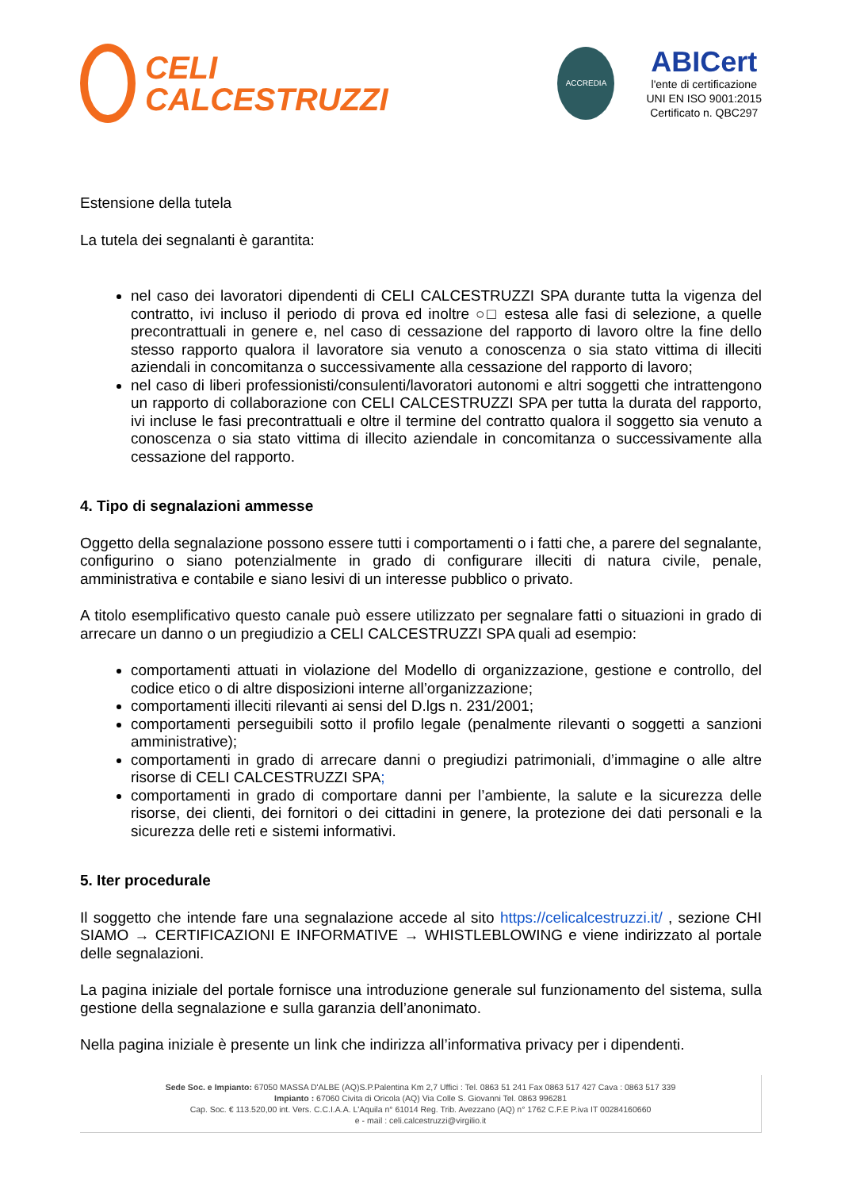CELI
CALCESTRUZZI
ACCREDIA
ABICert
l'ente di certificazione
UNI EN ISO 9001:2015
Certificato n. QBC297
Estensione della tutela
La tutela dei segnalanti è garantita:
nel caso dei lavoratori dipendenti di CELI CALCESTRUZZI SPA durante tutta la vigenza del contratto, ivi incluso il periodo di prova ed inoltre ○□ estesa alle fasi di selezione, a quelle precontrattuali in genere e, nel caso di cessazione del rapporto di lavoro oltre la fine dello stesso rapporto qualora il lavoratore sia venuto a conoscenza o sia stato vittima di illeciti aziendali in concomitanza o successivamente alla cessazione del rapporto di lavoro;
nel caso di liberi professionisti/consulenti/lavoratori autonomi e altri soggetti che intrattengono un rapporto di collaborazione con CELI CALCESTRUZZI SPA per tutta la durata del rapporto, ivi incluse le fasi precontrattuali e oltre il termine del contratto qualora il soggetto sia venuto a conoscenza o sia stato vittima di illecito aziendale in concomitanza o successivamente alla cessazione del rapporto.
4. Tipo di segnalazioni ammesse
Oggetto della segnalazione possono essere tutti i comportamenti o i fatti che, a parere del segnalante, configurino o siano potenzialmente in grado di configurare illeciti di natura civile, penale, amministrativa e contabile e siano lesivi di un interesse pubblico o privato.
A titolo esemplificativo questo canale può essere utilizzato per segnalare fatti o situazioni in grado di arrecare un danno o un pregiudizio a CELI CALCESTRUZZI SPA quali ad esempio:
comportamenti attuati in violazione del Modello di organizzazione, gestione e controllo, del codice etico o di altre disposizioni interne all’organizzazione;
comportamenti illeciti rilevanti ai sensi del D.lgs n. 231/2001;
comportamenti perseguibili sotto il profilo legale (penalmente rilevanti o soggetti a sanzioni amministrative);
comportamenti in grado di arrecare danni o pregiudizi patrimoniali, d’immagine o alle altre risorse di CELI CALCESTRUZZI SPA;
comportamenti in grado di comportare danni per l’ambiente, la salute e la sicurezza delle risorse, dei clienti, dei fornitori o dei cittadini in genere, la protezione dei dati personali e la sicurezza delle reti e sistemi informativi.
5. Iter procedurale
Il soggetto che intende fare una segnalazione accede al sito https://celicalcestruzzi.it/ , sezione CHI SIAMO → CERTIFICAZIONI E INFORMATIVE → WHISTLEBLOWING e viene indirizzato al portale delle segnalazioni.
La pagina iniziale del portale fornisce una introduzione generale sul funzionamento del sistema, sulla gestione della segnalazione e sulla garanzia dell’anonimato.
Nella pagina iniziale è presente un link che indirizza all’informativa privacy per i dipendenti.
Sede Soc. e Impianto: 67050 MASSA D'ALBE (AQ)S.P.Palentina Km 2,7 Uffici : Tel. 0863 51 241 Fax 0863 517 427 Cava : 0863 517 339
Impianto : 67060 Civita di Oricola (AQ) Via Colle S. Giovanni Tel. 0863 996281
Cap. Soc. € 113.520,00 int. Vers. C.C.I.A.A. L'Aquila n° 61014 Reg. Trib. Avezzano (AQ) n° 1762 C.F.E P.iva IT 00284160660
e - mail : celi.calcestruzzi@virgilio.it